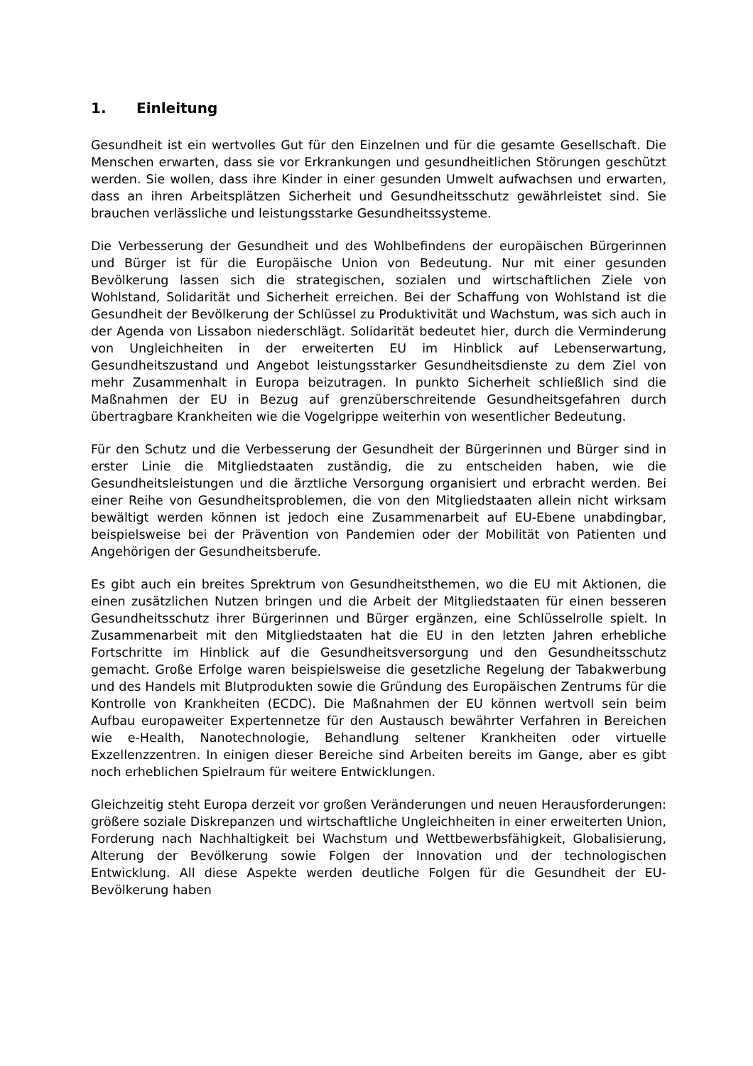1. Einleitung
Gesundheit ist ein wertvolles Gut für den Einzelnen und für die gesamte Gesellschaft. Die Menschen erwarten, dass sie vor Erkrankungen und gesundheitlichen Störungen geschützt werden. Sie wollen, dass ihre Kinder in einer gesunden Umwelt aufwachsen und erwarten, dass an ihren Arbeitsplätzen Sicherheit und Gesundheitsschutz gewährleistet sind. Sie brauchen verlässliche und leistungsstarke Gesundheitssysteme.
Die Verbesserung der Gesundheit und des Wohlbefindens der europäischen Bürgerinnen und Bürger ist für die Europäische Union von Bedeutung. Nur mit einer gesunden Bevölkerung lassen sich die strategischen, sozialen und wirtschaftlichen Ziele von Wohlstand, Solidarität und Sicherheit erreichen. Bei der Schaffung von Wohlstand ist die Gesundheit der Bevölkerung der Schlüssel zu Produktivität und Wachstum, was sich auch in der Agenda von Lissabon niederschlägt. Solidarität bedeutet hier, durch die Verminderung von Ungleichheiten in der erweiterten EU im Hinblick auf Lebenserwartung, Gesundheitszustand und Angebot leistungsstarker Gesundheitsdienste zu dem Ziel von mehr Zusammenhalt in Europa beizutragen. In punkto Sicherheit schließlich sind die Maßnahmen der EU in Bezug auf grenzüberschreitende Gesundheitsgefahren durch übertragbare Krankheiten wie die Vogelgrippe weiterhin von wesentlicher Bedeutung.
Für den Schutz und die Verbesserung der Gesundheit der Bürgerinnen und Bürger sind in erster Linie die Mitgliedstaaten zuständig, die zu entscheiden haben, wie die Gesundheitsleistungen und die ärztliche Versorgung organisiert und erbracht werden. Bei einer Reihe von Gesundheitsproblemen, die von den Mitgliedstaaten allein nicht wirksam bewältigt werden können ist jedoch eine Zusammenarbeit auf EU-Ebene unabdingbar, beispielsweise bei der Prävention von Pandemien oder der Mobilität von Patienten und Angehörigen der Gesundheitsberufe.
Es gibt auch ein breites Sprektrum von Gesundheitsthemen, wo die EU mit Aktionen, die einen zusätzlichen Nutzen bringen und die Arbeit der Mitgliedstaaten für einen besseren Gesundheitsschutz ihrer Bürgerinnen und Bürger ergänzen, eine Schlüsselrolle spielt. In Zusammenarbeit mit den Mitgliedstaaten hat die EU in den letzten Jahren erhebliche Fortschritte im Hinblick auf die Gesundheitsversorgung und den Gesundheitsschutz gemacht. Große Erfolge waren beispielsweise die gesetzliche Regelung der Tabakwerbung und des Handels mit Blutprodukten sowie die Gründung des Europäischen Zentrums für die Kontrolle von Krankheiten (ECDC). Die Maßnahmen der EU können wertvoll sein beim Aufbau europaweiter Expertennetze für den Austausch bewährter Verfahren in Bereichen wie e-Health, Nanotechnologie, Behandlung seltener Krankheiten oder virtuelle Exzellenzzentren. In einigen dieser Bereiche sind Arbeiten bereits im Gange, aber es gibt noch erheblichen Spielraum für weitere Entwicklungen.
Gleichzeitig steht Europa derzeit vor großen Veränderungen und neuen Herausforderungen: größere soziale Diskrepanzen und wirtschaftliche Ungleichheiten in einer erweiterten Union, Forderung nach Nachhaltigkeit bei Wachstum und Wettbewerbsfähigkeit, Globalisierung, Alterung der Bevölkerung sowie Folgen der Innovation und der technologischen Entwicklung. All diese Aspekte werden deutliche Folgen für die Gesundheit der EU-Bevölkerung haben